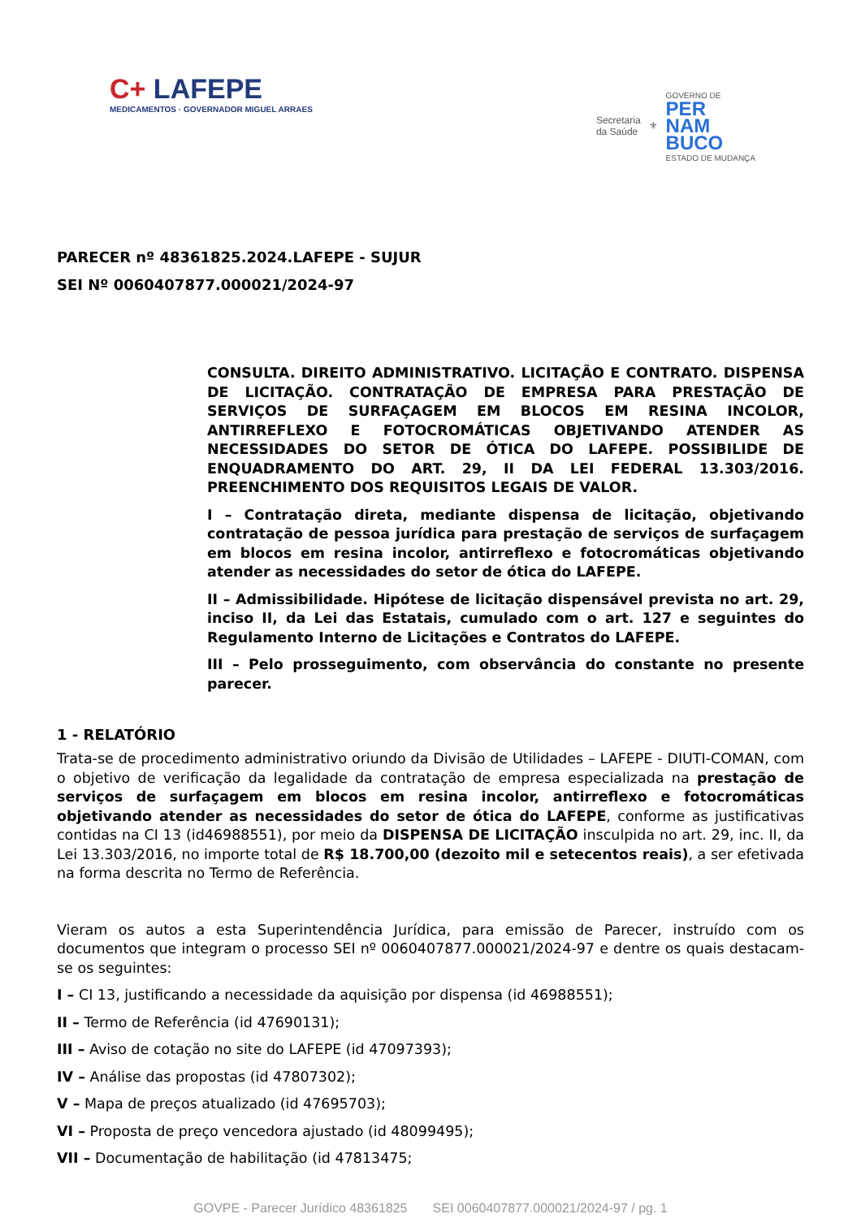C+ LAFEPE
MEDICAMENTOS · GOVERNADOR MIGUEL ARRAES
Secretaria
da Saúde
⚜
GOVERNO DE
PER
NAM
BUCO
ESTADO DE MUDANÇA
PARECER nº 48361825.2024.LAFEPE - SUJUR
SEI Nº 0060407877.000021/2024-97
CONSULTA. DIREITO ADMINISTRATIVO. LICITAÇÃO E CONTRATO. DISPENSA DE LICITAÇÃO. CONTRATAÇÃO DE EMPRESA PARA PRESTAÇÃO DE SERVIÇOS DE SURFAÇAGEM EM BLOCOS EM RESINA INCOLOR, ANTIRREFLEXO E FOTOCROMÁTICAS OBJETIVANDO ATENDER AS NECESSIDADES DO SETOR DE ÓTICA DO LAFEPE. POSSIBILIDE DE ENQUADRAMENTO DO ART. 29, II DA LEI FEDERAL 13.303/2016. PREENCHIMENTO DOS REQUISITOS LEGAIS DE VALOR.
I – Contratação direta, mediante dispensa de licitação, objetivando contratação de pessoa jurídica para prestação de serviços de surfaçagem em blocos em resina incolor, antirreflexo e fotocromáticas objetivando atender as necessidades do setor de ótica do LAFEPE.
II – Admissibilidade. Hipótese de licitação dispensável prevista no art. 29, inciso II, da Lei das Estatais, cumulado com o art. 127 e seguintes do Regulamento Interno de Licitações e Contratos do LAFEPE.
III – Pelo prosseguimento, com observância do constante no presente parecer.
1 - RELATÓRIO
Trata-se de procedimento administrativo oriundo da Divisão de Utilidades – LAFEPE - DIUTI-COMAN, com o objetivo de verificação da legalidade da contratação de empresa especializada na prestação de serviços de surfaçagem em blocos em resina incolor, antirreflexo e fotocromáticas objetivando atender as necessidades do setor de ótica do LAFEPE, conforme as justificativas contidas na CI 13 (id46988551), por meio da DISPENSA DE LICITAÇÃO insculpida no art. 29, inc. II, da Lei 13.303/2016, no importe total de R$ 18.700,00 (dezoito mil e setecentos reais), a ser efetivada na forma descrita no Termo de Referência.
Vieram os autos a esta Superintendência Jurídica, para emissão de Parecer, instruído com os documentos que integram o processo SEI nº 0060407877.000021/2024-97 e dentre os quais destacam-se os seguintes:
I – CI 13, justificando a necessidade da aquisição por dispensa (id 46988551);
II – Termo de Referência (id 47690131);
III – Aviso de cotação no site do LAFEPE (id 47097393);
IV – Análise das propostas (id 47807302);
V – Mapa de preços atualizado (id 47695703);
VI – Proposta de preço vencedora ajustado (id 48099495);
VII – Documentação de habilitação (id 47813475;
GOVPE - Parecer Jurídico 48361825 SEI 0060407877.000021/2024-97 / pg. 1